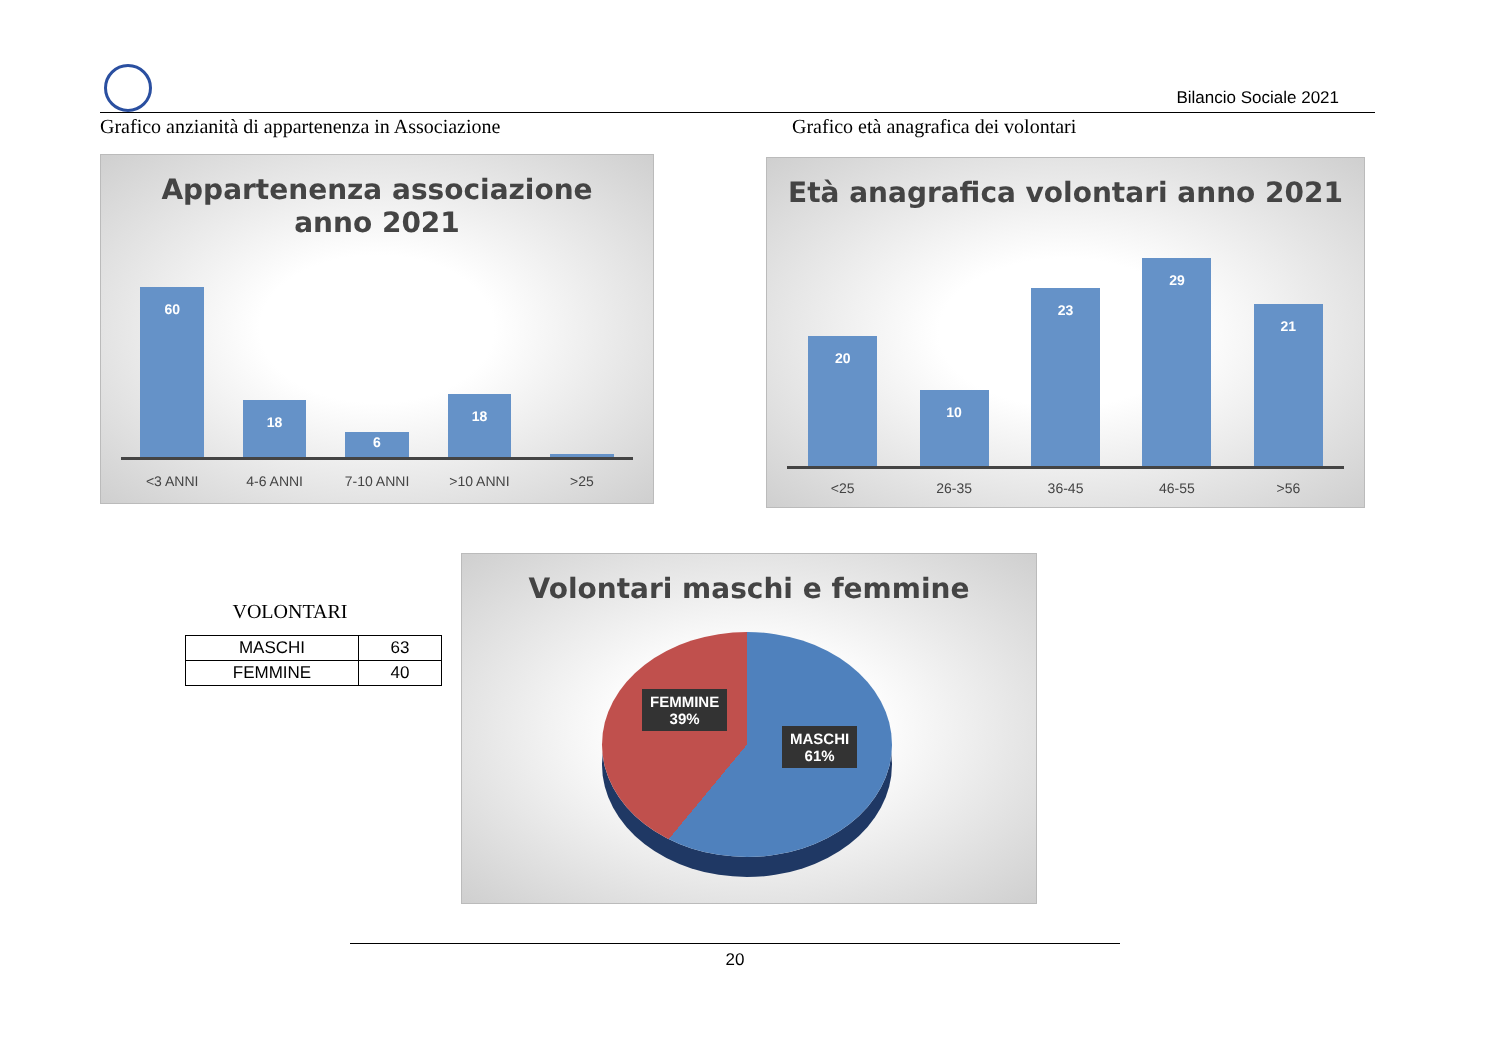Bilancio Sociale 2021
Grafico anzianità di appartenenza in Associazione
Grafico età anagrafica dei volontari
Appartenenza associazione
anno 2021
60
18
6
18
1
<3 ANNI 4-6 ANNI 7-10 ANNI >10 ANNI >25
Età anagrafica volontari anno 2021
20
10
23
29
21
<25 26-35 36-45 46-55 >56
VOLONTARI
| MASCHI | 63 |
| FEMMINE | 40 |
Volontari maschi e femmine
FEMMINE
39%
MASCHI
61%
20